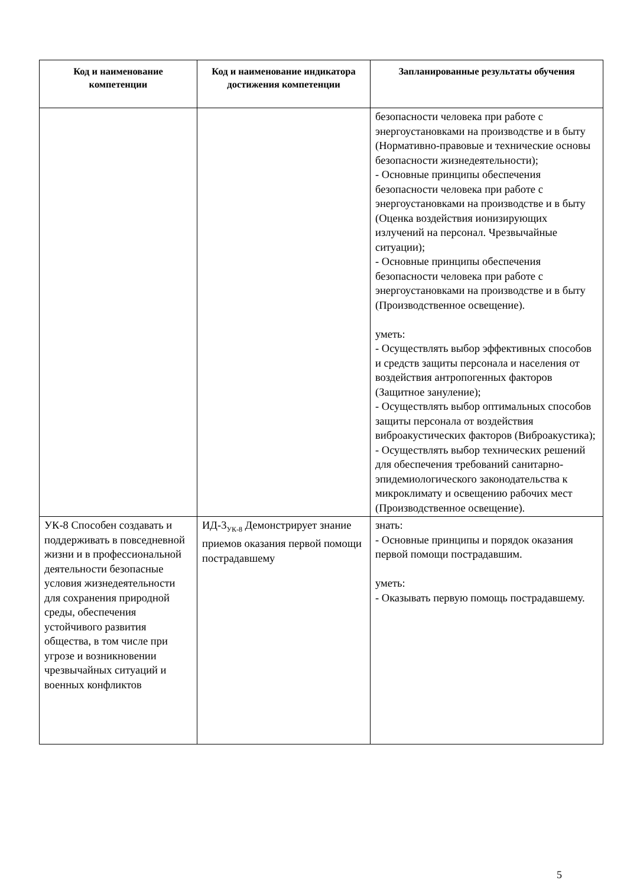| Код и наименование компетенции | Код и наименование индикатора достижения компетенции | Запланированные результаты обучения |
| --- | --- | --- |
| | | безопасности человека при работе с энергоустановками на производстве и в быту (Нормативно-правовые и технические основы безопасности жизнедеятельности); - Основные принципы обеспечения безопасности человека при работе с энергоустановками на производстве и в быту (Оценка воздействия ионизирующих излучений на персонал. Чрезвычайные ситуации); - Основные принципы обеспечения безопасности человека при работе с энергоустановками на производстве и в быту (Производственное освещение). уметь: - Осуществлять выбор эффективных способов и средств защиты персонала и населения от воздействия антропогенных факторов (Защитное зануление); - Осуществлять выбор оптимальных способов защиты персонала от воздействия виброакустических факторов (Виброакустика); - Осуществлять выбор технических решений для обеспечения требований санитарно-эпидемиологического законодательства к микроклимату и освещению рабочих мест (Производственное освещение). |
| УК-8 Способен создавать и поддерживать в повседневной жизни и в профессиональной деятельности безопасные условия жизнедеятельности для сохранения природной среды, обеспечения устойчивого развития общества, в том числе при угрозе и возникновении чрезвычайных ситуаций и военных конфликтов | ИД-3<sub>УК-8</sub> Демонстрирует знание приемов оказания первой помощи пострадавшему | знать: - Основные принципы и порядок оказания первой помощи пострадавшим. уметь: - Оказывать первую помощь пострадавшему. |
5